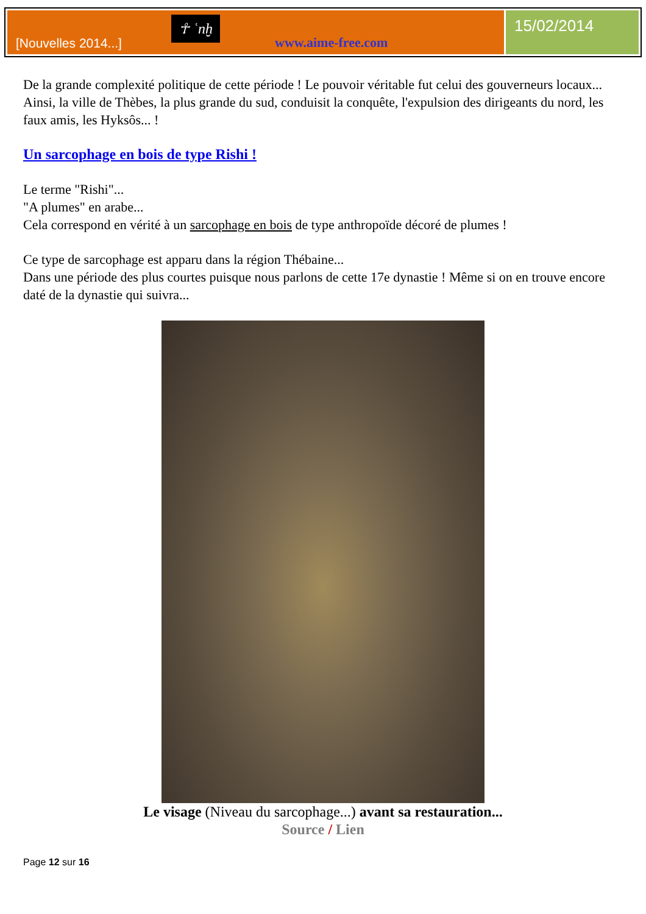[Nouvelles 2014...]
☥ ʿnḫ
www.aime-free.com
15/02/2014
De la grande complexité politique de cette période ! Le pouvoir véritable fut celui des gouverneurs locaux... Ainsi, la ville de Thèbes, la plus grande du sud, conduisit la conquête, l'expulsion des dirigeants du nord, les faux amis, les Hyksôs... !
Un sarcophage en bois de type Rishi !
Le terme "Rishi"...
"A plumes" en arabe...
Cela correspond en vérité à un sarcophage en bois de type anthropoïde décoré de plumes !
Ce type de sarcophage est apparu dans la région Thébaine...
Dans une période des plus courtes puisque nous parlons de cette 17e dynastie ! Même si on en trouve encore daté de la dynastie qui suivra...
Le visage (Niveau du sarcophage...) avant sa restauration...
Source / Lien
Page 12 sur 16